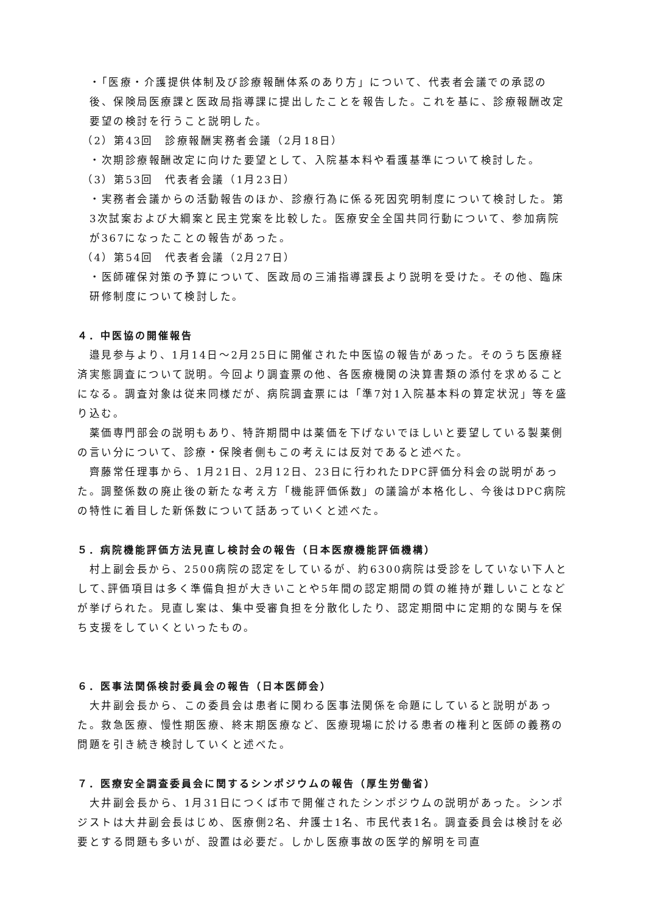・「医療・介護提供体制及び診療報酬体系のあり方」について、代表者会議での承認の後、保険局医療課と医政局指導課に提出したことを報告した。これを基に、診療報酬改定要望の検討を行うこと説明した。
（2）第43回　診療報酬実務者会議（2月18日）
・次期診療報酬改定に向けた要望として、入院基本料や看護基準について検討した。
（3）第53回　代表者会議（1月23日）
・実務者会議からの活動報告のほか、診療行為に係る死因究明制度について検討した。第3次試案および大綱案と民主党案を比較した。医療安全全国共同行動について、参加病院が367になったことの報告があった。
（4）第54回　代表者会議（2月27日）
・医師確保対策の予算について、医政局の三浦指導課長より説明を受けた。その他、臨床研修制度について検討した。
４．中医協の開催報告
　邉見参与より、1月14日～2月25日に開催された中医協の報告があった。そのうち医療経済実態調査について説明。今回より調査票の他、各医療機関の決算書類の添付を求めることになる。調査対象は従来同様だが、病院調査票には「準7対1入院基本料の算定状況」等を盛り込む。
　薬価専門部会の説明もあり、特許期間中は薬価を下げないでほしいと要望している製薬側の言い分について、診療・保険者側もこの考えには反対であると述べた。
　齊藤常任理事から、1月21日、2月12日、23日に行われたDPC評価分科会の説明があった。調整係数の廃止後の新たな考え方「機能評価係数」の議論が本格化し、今後はDPC病院の特性に着目した新係数について話あっていくと述べた。
５．病院機能評価方法見直し検討会の報告（日本医療機能評価機構）
　村上副会長から、2500病院の認定をしているが、約6300病院は受診をしていない下人として､評価項目は多く準備負担が大きいことや5年間の認定期間の質の維持が難しいことなどが挙げられた。見直し案は、集中受審負担を分散化したり、認定期間中に定期的な関与を保ち支援をしていくといったもの。
６．医事法関係検討委員会の報告（日本医師会）
　大井副会長から、この委員会は患者に関わる医事法関係を命題にしていると説明があった。救急医療、慢性期医療、終末期医療など、医療現場に於ける患者の権利と医師の義務の問題を引き続き検討していくと述べた。
７．医療安全調査委員会に関するシンポジウムの報告（厚生労働省）
　大井副会長から、1月31日につくば市で開催されたシンポジウムの説明があった。シンポジストは大井副会長はじめ、医療側2名、弁護士1名、市民代表1名。調査委員会は検討を必要とする問題も多いが、設置は必要だ。しかし医療事故の医学的解明を司直